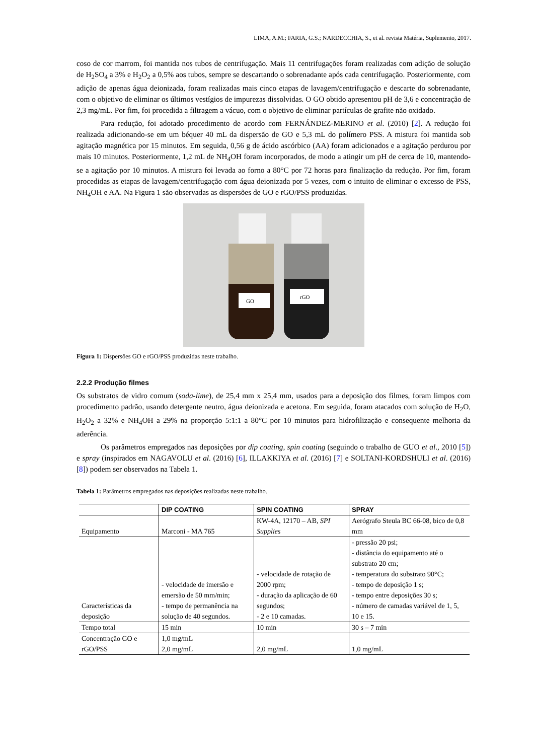LIMA, A.M.; FARIA, G.S.; NARDECCHIA, S., et al. revista Matéria, Suplemento, 2017.
coso de cor marrom, foi mantida nos tubos de centrifugação. Mais 11 centrifugações foram realizadas com adição de solução de H<sub>2</sub>SO<sub>4</sub> a 3% e H<sub>2</sub>O<sub>2</sub> a 0,5% aos tubos, sempre se descartando o sobrenadante após cada centrifugação. Posteriormente, com adição de apenas água deionizada, foram realizadas mais cinco etapas de lavagem/centrifugação e descarte do sobrenadante, com o objetivo de eliminar os últimos vestígios de impurezas dissolvidas. O GO obtido apresentou pH de 3,6 e concentração de 2,3 mg/mL. Por fim, foi procedida a filtragem a vácuo, com o objetivo de eliminar partículas de grafite não oxidado.
Para redução, foi adotado procedimento de acordo com FERNÁNDEZ-MERINO et al. (2010) [2]. A redução foi realizada adicionando-se em um béquer 40 mL da dispersão de GO e 5,3 mL do polímero PSS. A mistura foi mantida sob agitação magnética por 15 minutos. Em seguida, 0,56 g de ácido ascórbico (AA) foram adicionados e a agitação perdurou por mais 10 minutos. Posteriormente, 1,2 mL de NH<sub>4</sub>OH foram incorporados, de modo a atingir um pH de cerca de 10, mantendo-se a agitação por 10 minutos. A mistura foi levada ao forno a 80°C por 72 horas para finalização da redução. Por fim, foram procedidas as etapas de lavagem/centrifugação com água deionizada por 5 vezes, com o intuito de eliminar o excesso de PSS, NH<sub>4</sub>OH e AA. Na Figura 1 são observadas as dispersões de GO e rGO/PSS produzidas.
GO
rGO
Figura 1: Dispersões GO e rGO/PSS produzidas neste trabalho.
2.2.2 Produção filmes
Os substratos de vidro comum (soda-lime), de 25,4 mm x 25,4 mm, usados para a deposição dos filmes, foram limpos com procedimento padrão, usando detergente neutro, água deionizada e acetona. Em seguida, foram atacados com solução de H<sub>2</sub>O, H<sub>2</sub>O<sub>2</sub> a 32% e NH<sub>4</sub>OH a 29% na proporção 5:1:1 a 80°C por 10 minutos para hidrofilização e consequente melhoria da aderência.
Os parâmetros empregados nas deposições por dip coating, spin coating (seguindo o trabalho de GUO et al., 2010 [5]) e spray (inspirados em NAGAVOLU et al. (2016) [6], ILLAKKIYA et al. (2016) [7] e SOLTANI-KORDSHULI et al. (2016) [8]) podem ser observados na Tabela 1.
Tabela 1: Parâmetros empregados nas deposições realizadas neste trabalho.
| | DIP COATING | SPIN COATING | SPRAY |
| --- | --- | --- | --- |
| Equipamento | Marconi - MA 765 | KW-4A, 12170 – AB, SPI Supplies | Aerógrafo Steula BC 66-08, bico de 0,8 mm |
| Características da deposição | - velocidade de imersão e emersão de 50 mm/min; - tempo de permanência na solução de 40 segundos. | - velocidade de rotação de 2000 rpm; - duração da aplicação de 60 segundos; - 2 e 10 camadas. | - pressão 20 psi; - distância do equipamento até o substrato 20 cm; - temperatura do substrato 90°C; - tempo de deposição 1 s; - tempo entre deposições 30 s; - número de camadas variável de 1, 5, 10 e 15. |
| Tempo total | 15 min | 10 min | 30 s – 7 min |
| Concentração GO e rGO/PSS | 1,0 mg/mL 2,0 mg/mL | 2,0 mg/mL | 1,0 mg/mL |